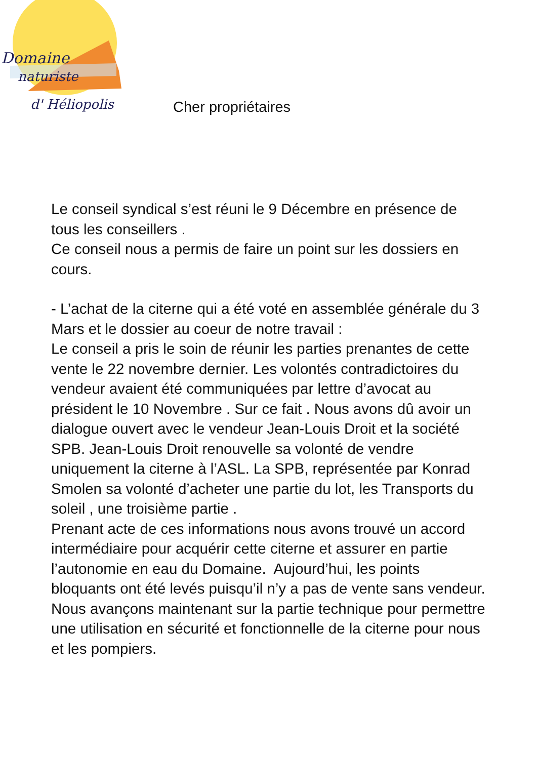Domaine
naturiste
d' Héliopolis
Cher propriétaires
Le conseil syndical s’est réuni le 9 Décembre en présence de tous les conseillers .
Ce conseil nous a permis de faire un point sur les dossiers en cours.
- L’achat de la citerne qui a été voté en assemblée générale du 3 Mars et le dossier au coeur de notre travail :
Le conseil a pris le soin de réunir les parties prenantes de cette vente le 22 novembre dernier. Les volontés contradictoires du vendeur avaient été communiquées par lettre d’avocat au président le 10 Novembre . Sur ce fait . Nous avons dû avoir un dialogue ouvert avec le vendeur Jean-Louis Droit et la société SPB. Jean-Louis Droit renouvelle sa volonté de vendre uniquement la citerne à l’ASL. La SPB, représentée par Konrad Smolen sa volonté d’acheter une partie du lot, les Transports du soleil , une troisième partie .
Prenant acte de ces informations nous avons trouvé un accord intermédiaire pour acquérir cette citerne et assurer en partie l’autonomie en eau du Domaine. Aujourd’hui, les points bloquants ont été levés puisqu’il n’y a pas de vente sans vendeur. Nous avançons maintenant sur la partie technique pour permettre une utilisation en sécurité et fonctionnelle de la citerne pour nous et les pompiers.